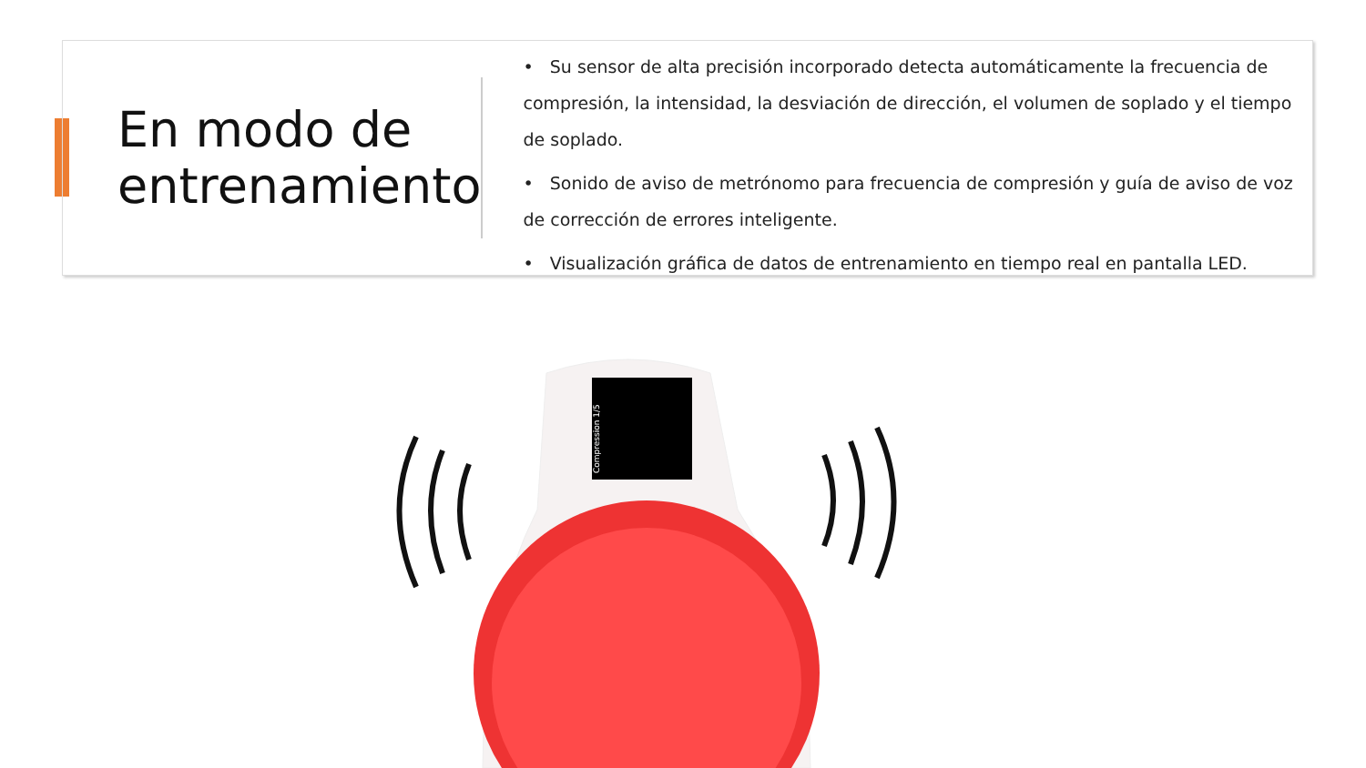En modo de
entrenamiento
• Su sensor de alta precisión incorporado detecta automáticamente la frecuencia de compresión, la intensidad, la desviación de dirección, el volumen de soplado y el tiempo de soplado.
• Sonido de aviso de metrónomo para frecuencia de compresión y guía de aviso de voz de corrección de errores inteligente.
• Visualización gráfica de datos de entrenamiento en tiempo real en pantalla LED.
Compression 1/5